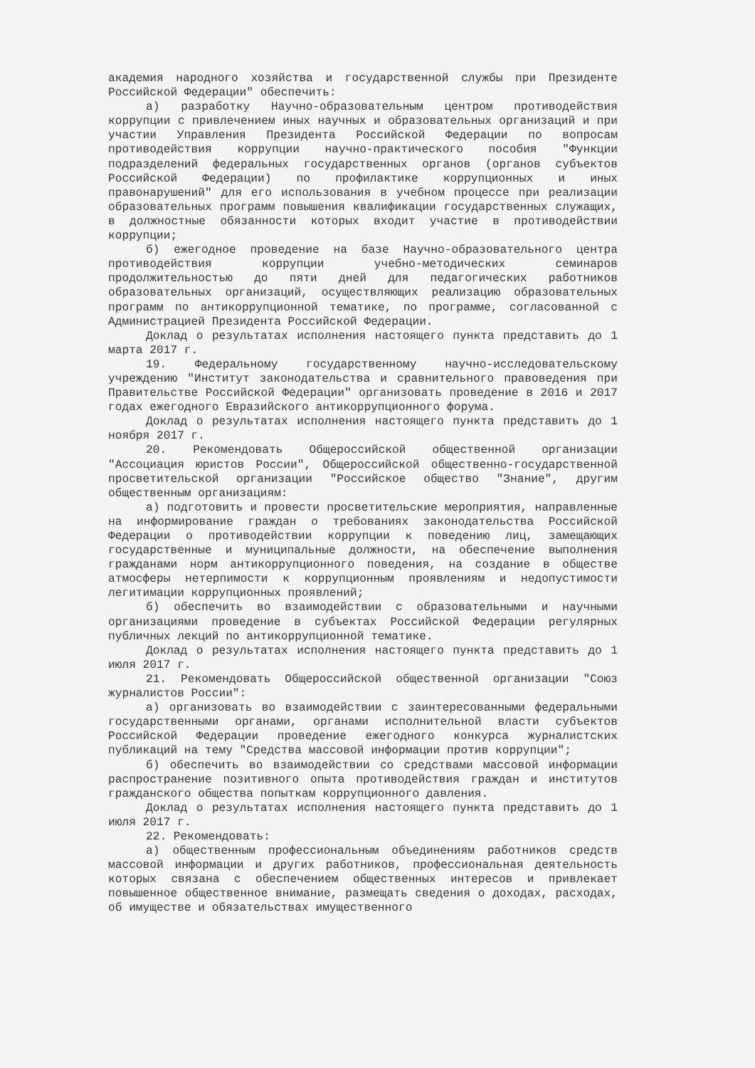академия народного хозяйства и государственной службы при Президенте Российской Федерации" обеспечить:
а) разработку Научно-образовательным центром противодействия коррупции с привлечением иных научных и образовательных организаций и при участии Управления Президента Российской Федерации по вопросам противодействия коррупции научно-практического пособия "Функции подразделений федеральных государственных органов (органов субъектов Российской Федерации) по профилактике коррупционных и иных правонарушений" для его использования в учебном процессе при реализации образовательных программ повышения квалификации государственных служащих, в должностные обязанности которых входит участие в противодействии коррупции;
б) ежегодное проведение на базе Научно-образовательного центра противодействия коррупции учебно-методических семинаров продолжительностью до пяти дней для педагогических работников образовательных организаций, осуществляющих реализацию образовательных программ по антикоррупционной тематике, по программе, согласованной с Администрацией Президента Российской Федерации.
Доклад о результатах исполнения настоящего пункта представить до 1 марта 2017 г.
19. Федеральному государственному научно-исследовательскому учреждению "Институт законодательства и сравнительного правоведения при Правительстве Российской Федерации" организовать проведение в 2016 и 2017 годах ежегодного Евразийского антикоррупционного форума.
Доклад о результатах исполнения настоящего пункта представить до 1 ноября 2017 г.
20. Рекомендовать Общероссийской общественной организации "Ассоциация юристов России", Общероссийской общественно-государственной просветительской организации "Российское общество "Знание", другим общественным организациям:
а) подготовить и провести просветительские мероприятия, направленные на информирование граждан о требованиях законодательства Российской Федерации о противодействии коррупции к поведению лиц, замещающих государственные и муниципальные должности, на обеспечение выполнения гражданами норм антикоррупционного поведения, на создание в обществе атмосферы нетерпимости к коррупционным проявлениям и недопустимости легитимации коррупционных проявлений;
б) обеспечить во взаимодействии с образовательными и научными организациями проведение в субъектах Российской Федерации регулярных публичных лекций по антикоррупционной тематике.
Доклад о результатах исполнения настоящего пункта представить до 1 июля 2017 г.
21. Рекомендовать Общероссийской общественной организации "Союз журналистов России":
а) организовать во взаимодействии с заинтересованными федеральными государственными органами, органами исполнительной власти субъектов Российской Федерации проведение ежегодного конкурса журналистских публикаций на тему "Средства массовой информации против коррупции";
б) обеспечить во взаимодействии со средствами массовой информации распространение позитивного опыта противодействия граждан и институтов гражданского общества попыткам коррупционного давления.
Доклад о результатах исполнения настоящего пункта представить до 1 июля 2017 г.
22. Рекомендовать:
а) общественным профессиональным объединениям работников средств массовой информации и других работников, профессиональная деятельность которых связана с обеспечением общественных интересов и привлекает повышенное общественное внимание, размещать сведения о доходах, расходах, об имуществе и обязательствах имущественного